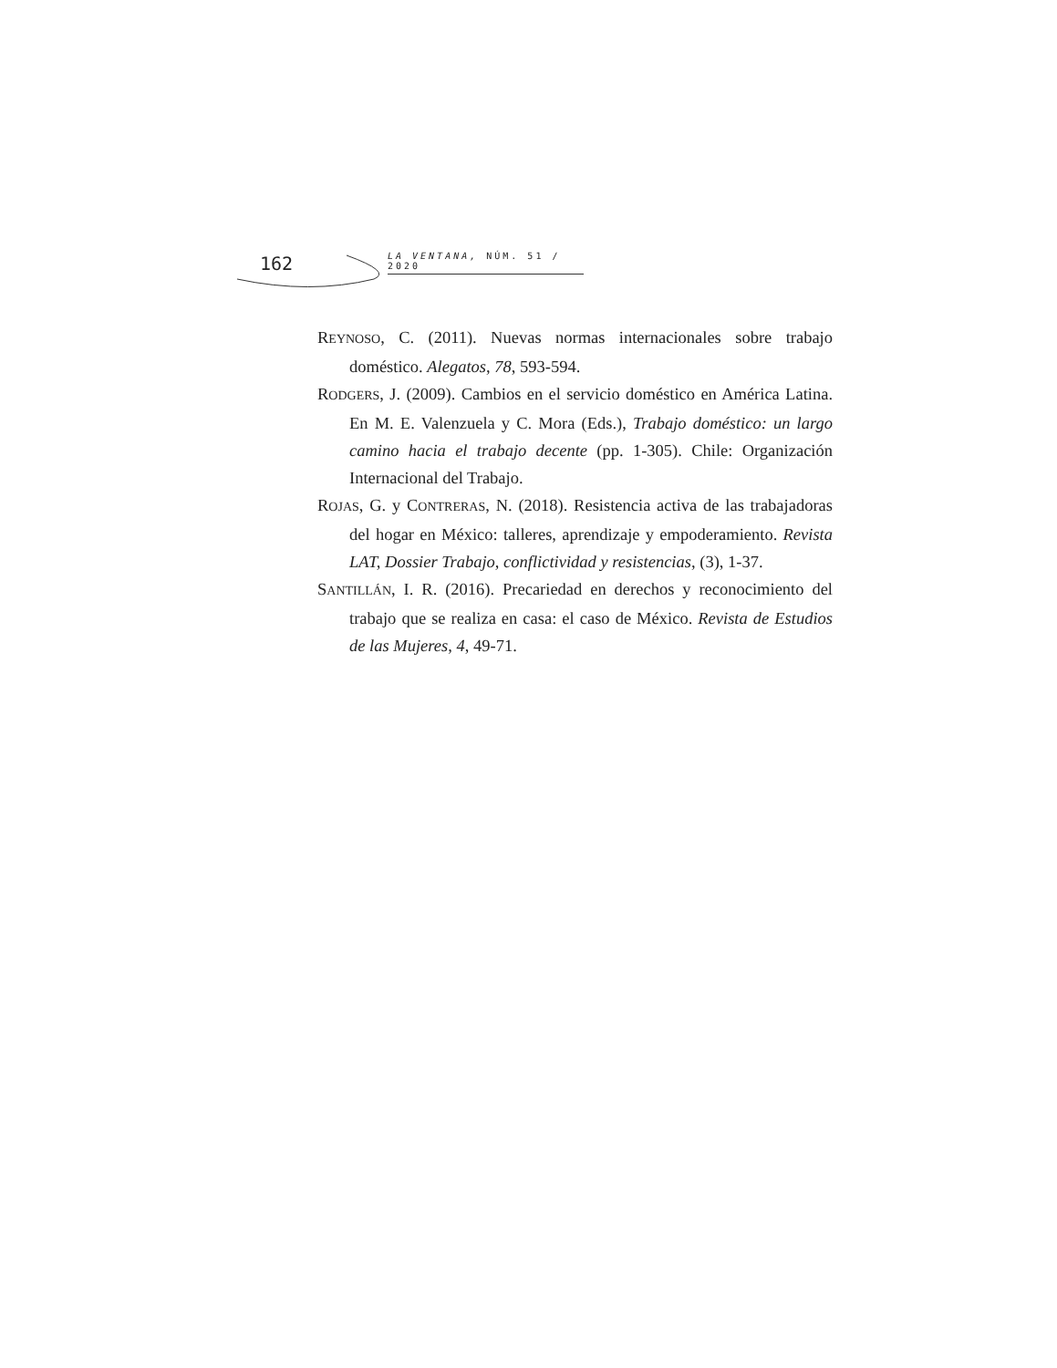162
LA VENTANA, NÚM. 51 / 2020
REYNOSO, C. (2011). Nuevas normas internacionales sobre trabajo doméstico. Alegatos, 78, 593-594.
RODGERS, J. (2009). Cambios en el servicio doméstico en América Latina. En M. E. Valenzuela y C. Mora (Eds.), Trabajo doméstico: un largo camino hacia el trabajo decente (pp. 1-305). Chile: Organización Internacional del Trabajo.
ROJAS, G. y CONTRERAS, N. (2018). Resistencia activa de las trabajadoras del hogar en México: talleres, aprendizaje y empoderamiento. Revista LAT, Dossier Trabajo, conflictividad y resistencias, (3), 1-37.
SANTILLÁN, I. R. (2016). Precariedad en derechos y reconocimiento del trabajo que se realiza en casa: el caso de México. Revista de Estudios de las Mujeres, 4, 49-71.